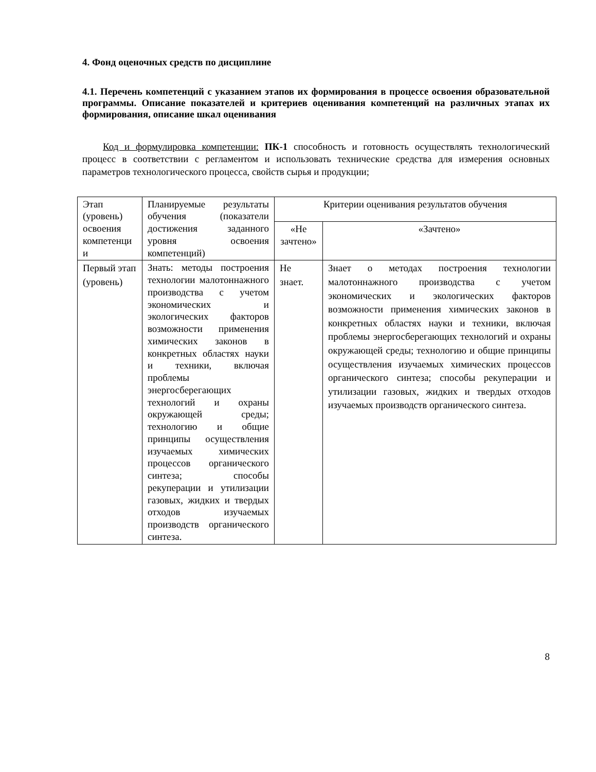4. Фонд оценочных средств по дисциплине
4.1. Перечень компетенций с указанием этапов их формирования в процессе освоения образовательной программы. Описание показателей и критериев оценивания компетенций на различных этапах их формирования, описание шкал оценивания
Код и формулировка компетенции: ПК-1 способность и готовность осуществлять технологический процесс в соответствии с регламентом и использовать технические средства для измерения основных параметров технологического процесса, свойств сырья и продукции;
| Этап (уровень) освоения компетенци и | Планируемые результаты обучения (показатели достижения заданного уровня освоения компетенций) | Критерии оценивания результатов обучения | |
| --- | --- | --- | --- |
| | | «Не зачтено» | «Зачтено» |
| Первый этап (уровень) | Знать: методы построения технологии малотоннажного производства с учетом экономических и экологических факторов возможности применения химических законов в конкретных областях науки и техники, включая проблемы энергосберегающих технологий и охраны окружающей среды; технологию и общие принципы осуществления изучаемых химических процессов органического синтеза; способы рекуперации и утилизации газовых, жидких и твердых отходов изучаемых производств органического синтеза. | Не знает. | Знает о методах построения технологии малотоннажного производства с учетом экономических и экологических факторов возможности применения химических законов в конкретных областях науки и техники, включая проблемы энергосберегающих технологий и охраны окружающей среды; технологию и общие принципы осуществления изучаемых химических процессов органического синтеза; способы рекуперации и утилизации газовых, жидких и твердых отходов изучаемых производств органического синтеза. |
8